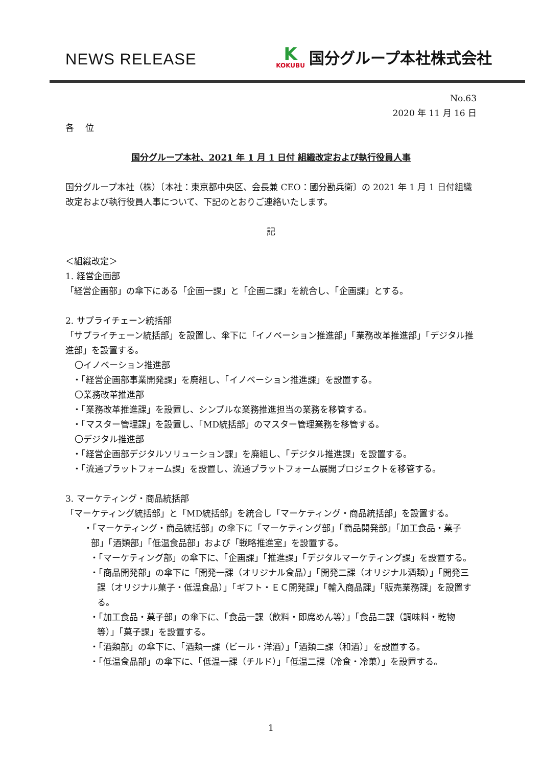NEWS RELEASE
K
KOKUBU
国分グループ本社株式会社
No.63
2020 年 11 月 16 日
各　 位
国分グループ本社、2021 年 1 月 1 日付 組織改定および執行役員人事
国分グループ本社（株）〔本社：東京都中央区、会長兼 CEO：國分勘兵衛〕の 2021 年 1 月 1 日付組織改定および執行役員人事について、下記のとおりご連絡いたします。
記
＜組織改定＞
1. 経営企画部
「経営企画部」の傘下にある「企画一課」と「企画二課」を統合し、「企画課」とする。
2. サプライチェーン統括部
「サプライチェーン統括部」を設置し、傘下に「イノベーション推進部」「業務改革推進部」「デジタル推進部」を設置する。
〇イノベーション推進部
・「経営企画部事業開発課」を廃組し、「イノベーション推進課」を設置する。
〇業務改革推進部
・「業務改革推進課」を設置し、シンプルな業務推進担当の業務を移管する。
・「マスター管理課」を設置し、「MD統括部」のマスター管理業務を移管する。
〇デジタル推進部
・「経営企画部デジタルソリューション課」を廃組し、「デジタル推進課」を設置する。
・「流通プラットフォーム課」を設置し、流通プラットフォーム展開プロジェクトを移管する。
3. マーケティング・商品統括部
「マーケティング統括部」と「MD統括部」を統合し「マーケティング・商品統括部」を設置する。
・「マーケティング・商品統括部」の傘下に「マーケティング部」「商品開発部」「加工食品・菓子部」「酒類部」「低温食品部」および「戦略推進室」を設置する。
・「マーケティング部」の傘下に、「企画課」「推進課」「デジタルマーケティング課」を設置する。
・「商品開発部」の傘下に「開発一課（オリジナル食品）」「開発二課（オリジナル酒類）」「開発三課（オリジナル菓子・低温食品）」「ギフト・ＥＣ開発課」「輸入商品課」「販売業務課」を設置する。
・「加工食品・菓子部」の傘下に、「食品一課（飲料・即席めん等）」「食品二課（調味料・乾物等）」「菓子課」を設置する。
・「酒類部」の傘下に、「酒類一課（ビール・洋酒）」「酒類二課（和酒）」を設置する。
・「低温食品部」の傘下に、「低温一課（チルド）」「低温二課（冷食・冷菓）」を設置する。
1